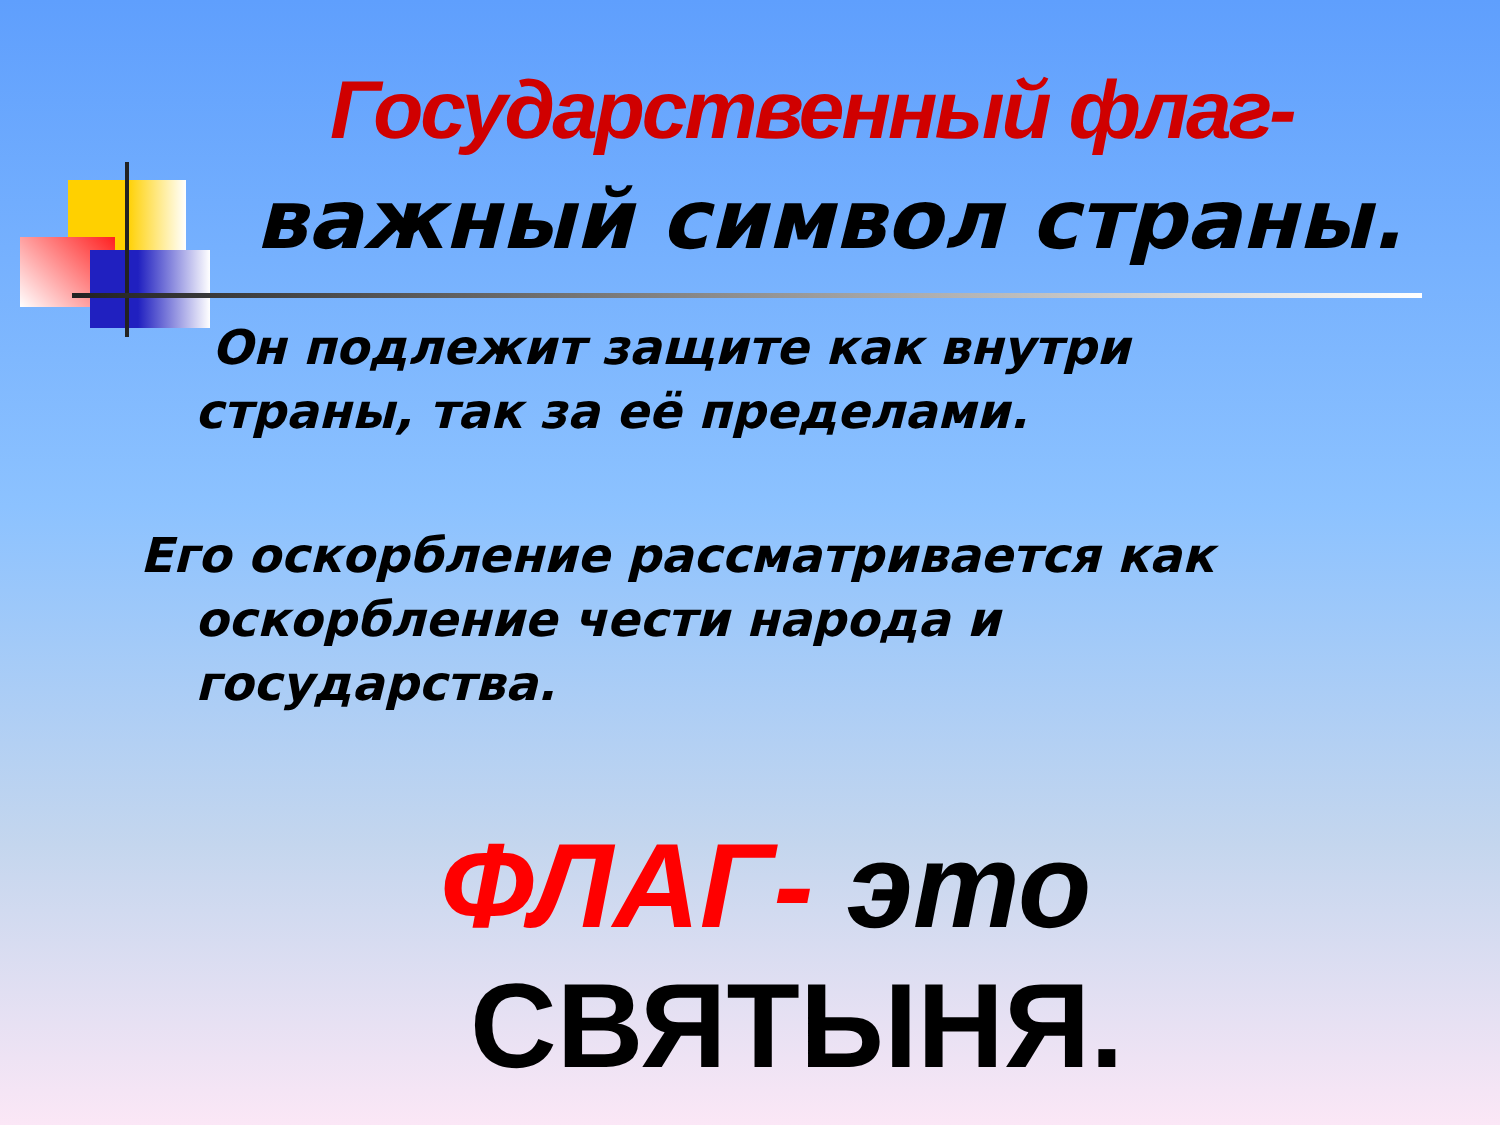Государственный флаг-
важный символ страны.
Он подлежит защите как внутри
страны, так за её пределами.
Его оскорбление рассматривается как
оскорбление чести народа и
государства.
ФЛАГ- это
СВЯТЫНЯ.